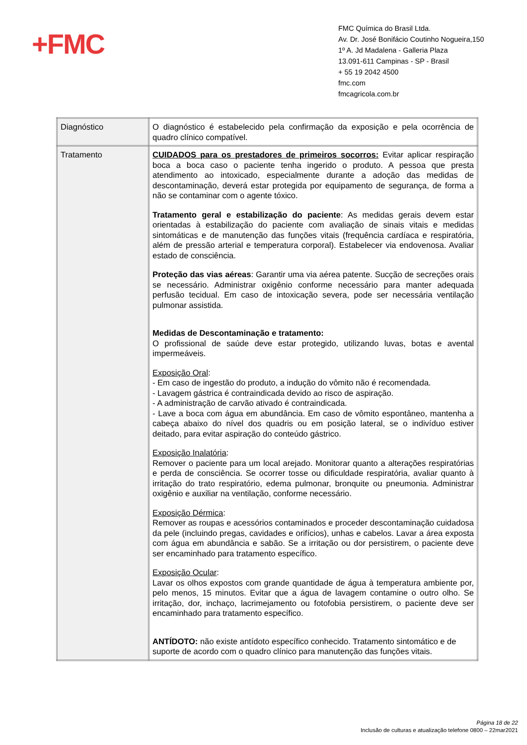+FMC
FMC Química do Brasil Ltda.
Av. Dr. José Bonifácio Coutinho Nogueira,150
1º A. Jd Madalena - Galleria Plaza
13.091-611 Campinas - SP - Brasil
+ 55 19 2042 4500
fmc.com
fmcagricola.com.br
| Diagnóstico | O diagnóstico é estabelecido pela confirmação da exposição e pela ocorrência de quadro clínico compatível. |
| Tratamento | CUIDADOS para os prestadores de primeiros socorros: Evitar aplicar respiração boca a boca caso o paciente tenha ingerido o produto. A pessoa que presta atendimento ao intoxicado, especialmente durante a adoção das medidas de descontaminação, deverá estar protegida por equipamento de segurança, de forma a não se contaminar com o agente tóxico. Tratamento geral e estabilização do paciente : As medidas gerais devem estar orientadas à estabilização do paciente com avaliação de sinais vitais e medidas sintomáticas e de manutenção das funções vitais (frequência cardíaca e respiratória, além de pressão arterial e temperatura corporal). Estabelecer via endovenosa. Avaliar estado de consciência. Proteção das vias aéreas : Garantir uma via aérea patente. Sucção de secreções orais se necessário. Administrar oxigênio conforme necessário para manter adequada perfusão tecidual. Em caso de intoxicação severa, pode ser necessária ventilação pulmonar assistida. Medidas de Descontaminação e tratamento: O profissional de saúde deve estar protegido, utilizando luvas, botas e avental impermeáveis. Exposição Oral : - Em caso de ingestão do produto, a indução do vômito não é recomendada. - Lavagem gástrica é contraindicada devido ao risco de aspiração. - A administração de carvão ativado é contraindicada. - Lave a boca com água em abundância. Em caso de vômito espontâneo, mantenha a cabeça abaixo do nível dos quadris ou em posição lateral, se o indivíduo estiver deitado, para evitar aspiração do conteúdo gástrico. Exposição Inalatória : Remover o paciente para um local arejado. Monitorar quanto a alterações respiratórias e perda de consciência. Se ocorrer tosse ou dificuldade respiratória, avaliar quanto à irritação do trato respiratório, edema pulmonar, bronquite ou pneumonia. Administrar oxigênio e auxiliar na ventilação, conforme necessário. Exposição Dérmica : Remover as roupas e acessórios contaminados e proceder descontaminação cuidadosa da pele (incluindo pregas, cavidades e orifícios), unhas e cabelos. Lavar a área exposta com água em abundância e sabão. Se a irritação ou dor persistirem, o paciente deve ser encaminhado para tratamento específico. Exposição Ocular : Lavar os olhos expostos com grande quantidade de água à temperatura ambiente por, pelo menos, 15 minutos. Evitar que a água de lavagem contamine o outro olho. Se irritação, dor, inchaço, lacrimejamento ou fotofobia persistirem, o paciente deve ser encaminhado para tratamento específico. ANTÍDOTO: não existe antídoto específico conhecido. Tratamento sintomático e de suporte de acordo com o quadro clínico para manutenção das funções vitais. |
Página 18 de 22
Inclusão de culturas e atualização telefone 0800 – 22mar2021